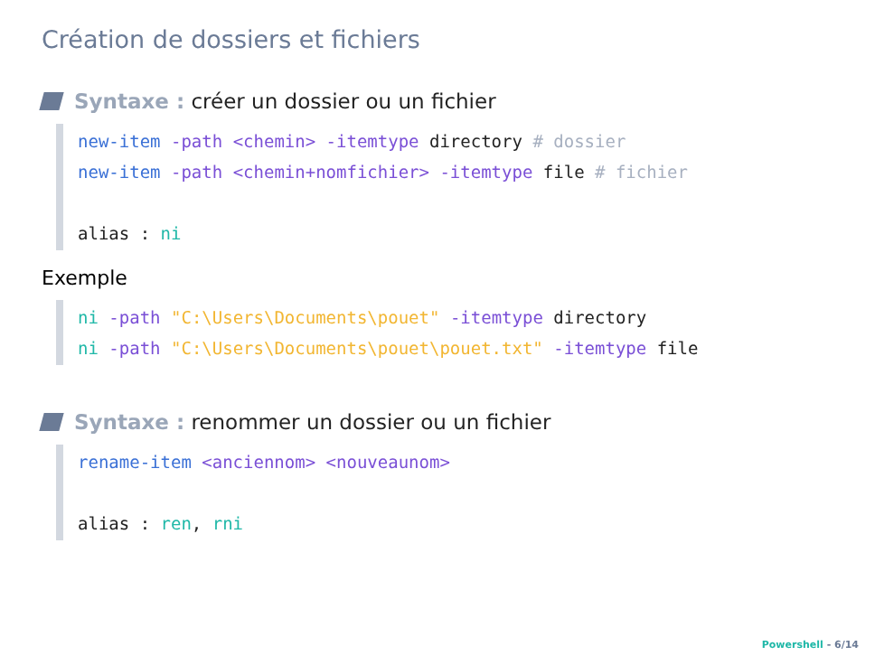Création de dossiers et fichiers
Syntaxe : créer un dossier ou un fichier
new-item -path <chemin> -itemtype directory # dossier
new-item -path <chemin+nomfichier> -itemtype file # fichier
alias : ni
Exemple
ni -path "C:\Users\Documents\pouet" -itemtype directory
ni -path "C:\Users\Documents\pouet\pouet.txt" -itemtype file
Syntaxe : renommer un dossier ou un fichier
rename-item <anciennom> <nouveaunom>
alias : ren, rni
Powershell - 6/14